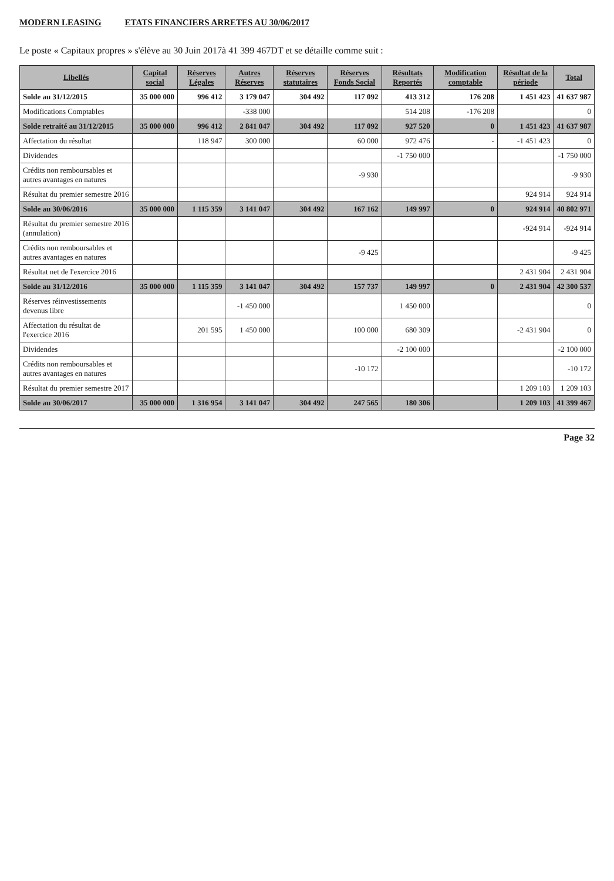MODERN LEASING ETATS FINANCIERS ARRETES AU 30/06/2017
Le poste « Capitaux propres » s'élève au 30 Juin 2017à 41 399 467DT et se détaille comme suit :
| Libellés | Capital social | Réserves Légales | Autres Réserves | Réserves statutaires | Réserves Fonds Social | Résultats Reportés | Modification comptable | Résultat de la période | Total |
| --- | --- | --- | --- | --- | --- | --- | --- | --- | --- |
| Solde au 31/12/2015 | 35 000 000 | 996 412 | 3 179 047 | 304 492 | 117 092 | 413 312 | 176 208 | 1 451 423 | 41 637 987 |
| Modifications Comptables | | | -338 000 | | | 514 208 | -176 208 | | 0 |
| Solde retraité au 31/12/2015 | 35 000 000 | 996 412 | 2 841 047 | 304 492 | 117 092 | 927 520 | 0 | 1 451 423 | 41 637 987 |
| Affectation du résultat | | 118 947 | 300 000 | | 60 000 | 972 476 | - | -1 451 423 | 0 |
| Dividendes | | | | | | -1 750 000 | | | -1 750 000 |
| Crédits non remboursables et autres avantages en natures | | | | | -9 930 | | | | -9 930 |
| Résultat du premier semestre 2016 | | | | | | | | 924 914 | 924 914 |
| Solde au 30/06/2016 | 35 000 000 | 1 115 359 | 3 141 047 | 304 492 | 167 162 | 149 997 | 0 | 924 914 | 40 802 971 |
| Résultat du premier semestre 2016 (annulation) | | | | | | | | -924 914 | -924 914 |
| Crédits non remboursables et autres avantages en natures | | | | | -9 425 | | | | -9 425 |
| Résultat net de l'exercice 2016 | | | | | | | | 2 431 904 | 2 431 904 |
| Solde au 31/12/2016 | 35 000 000 | 1 115 359 | 3 141 047 | 304 492 | 157 737 | 149 997 | 0 | 2 431 904 | 42 300 537 |
| Réserves réinvestissements devenus libre | | | -1 450 000 | | | 1 450 000 | | | 0 |
| Affectation du résultat de l'exercice 2016 | | 201 595 | 1 450 000 | | 100 000 | 680 309 | | -2 431 904 | 0 |
| Dividendes | | | | | | -2 100 000 | | | -2 100 000 |
| Crédits non remboursables et autres avantages en natures | | | | | -10 172 | | | | -10 172 |
| Résultat du premier semestre 2017 | | | | | | | | 1 209 103 | 1 209 103 |
| Solde au 30/06/2017 | 35 000 000 | 1 316 954 | 3 141 047 | 304 492 | 247 565 | 180 306 | | 1 209 103 | 41 399 467 |
Page 32